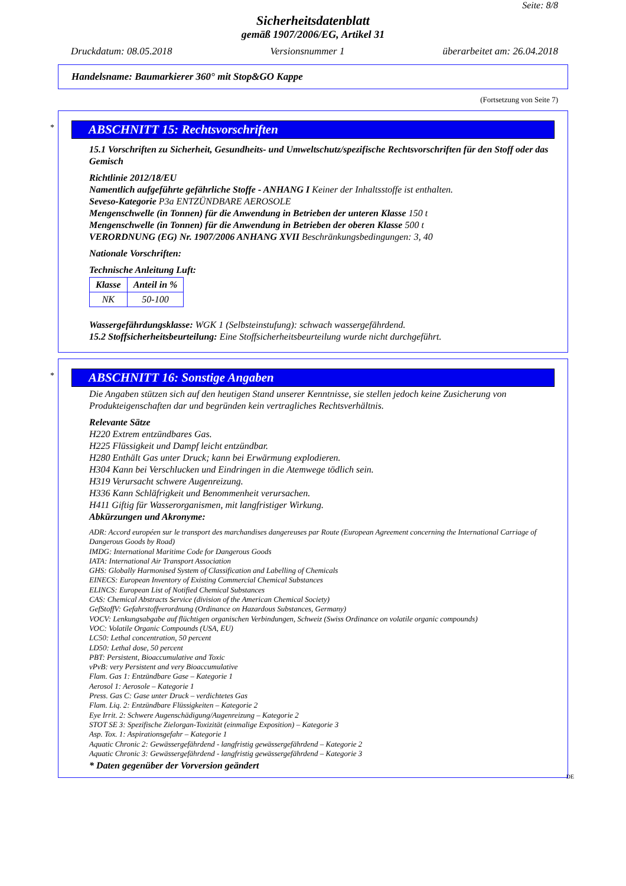Seite: 8/8
Sicherheitsdatenblatt
gemäß 1907/2006/EG, Artikel 31
Druckdatum: 08.05.2018 Versionsnummer 1 überarbeitet am: 26.04.2018
Handelsname: Baumarkierer 360° mit Stop&GO Kappe
(Fortsetzung von Seite 7)
*
ABSCHNITT 15: Rechtsvorschriften
15.1 Vorschriften zu Sicherheit, Gesundheits- und Umweltschutz/spezifische Rechtsvorschriften für den Stoff oder das Gemisch
Richtlinie 2012/18/EU
Namentlich aufgeführte gefährliche Stoffe - ANHANG I Keiner der Inhaltsstoffe ist enthalten.
Seveso-Kategorie P3a ENTZÜNDBARE AEROSOLE
Mengenschwelle (in Tonnen) für die Anwendung in Betrieben der unteren Klasse 150 t
Mengenschwelle (in Tonnen) für die Anwendung in Betrieben der oberen Klasse 500 t
VERORDNUNG (EG) Nr. 1907/2006 ANHANG XVII Beschränkungsbedingungen: 3, 40
Nationale Vorschriften:
Technische Anleitung Luft:
| Klasse | Anteil in % |
| --- | --- |
| NK | 50-100 |
Wassergefährdungsklasse: WGK 1 (Selbsteinstufung): schwach wassergefährdend.
15.2 Stoffsicherheitsbeurteilung: Eine Stoffsicherheitsbeurteilung wurde nicht durchgeführt.
*
ABSCHNITT 16: Sonstige Angaben
Die Angaben stützen sich auf den heutigen Stand unserer Kenntnisse, sie stellen jedoch keine Zusicherung von Produkteigenschaften dar und begründen kein vertragliches Rechtsverhältnis.
Relevante Sätze
H220 Extrem entzündbares Gas.
H225 Flüssigkeit und Dampf leicht entzündbar.
H280 Enthält Gas unter Druck; kann bei Erwärmung explodieren.
H304 Kann bei Verschlucken und Eindringen in die Atemwege tödlich sein.
H319 Verursacht schwere Augenreizung.
H336 Kann Schläfrigkeit und Benommenheit verursachen.
H411 Giftig für Wasserorganismen, mit langfristiger Wirkung.
Abkürzungen und Akronyme:
ADR: Accord européen sur le transport des marchandises dangereuses par Route (European Agreement concerning the International Carriage of Dangerous Goods by Road)
IMDG: International Maritime Code for Dangerous Goods
IATA: International Air Transport Association
GHS: Globally Harmonised System of Classification and Labelling of Chemicals
EINECS: European Inventory of Existing Commercial Chemical Substances
ELINCS: European List of Notified Chemical Substances
CAS: Chemical Abstracts Service (division of the American Chemical Society)
GefStoffV: Gefahrstoffverordnung (Ordinance on Hazardous Substances, Germany)
VOCV: Lenkungsabgabe auf flüchtigen organischen Verbindungen, Schweiz (Swiss Ordinance on volatile organic compounds)
VOC: Volatile Organic Compounds (USA, EU)
LC50: Lethal concentration, 50 percent
LD50: Lethal dose, 50 percent
PBT: Persistent, Bioaccumulative and Toxic
vPvB: very Persistent and very Bioaccumulative
Flam. Gas 1: Entzündbare Gase – Kategorie 1
Aerosol 1: Aerosole – Kategorie 1
Press. Gas C: Gase unter Druck – verdichtetes Gas
Flam. Liq. 2: Entzündbare Flüssigkeiten – Kategorie 2
Eye Irrit. 2: Schwere Augenschädigung/Augenreizung – Kategorie 2
STOT SE 3: Spezifische Zielorgan-Toxizität (einmalige Exposition) – Kategorie 3
Asp. Tox. 1: Aspirationsgefahr – Kategorie 1
Aquatic Chronic 2: Gewässergefährdend - langfristig gewässergefährdend – Kategorie 2
Aquatic Chronic 3: Gewässergefährdend - langfristig gewässergefährdend – Kategorie 3
* Daten gegenüber der Vorversion geändert
DE